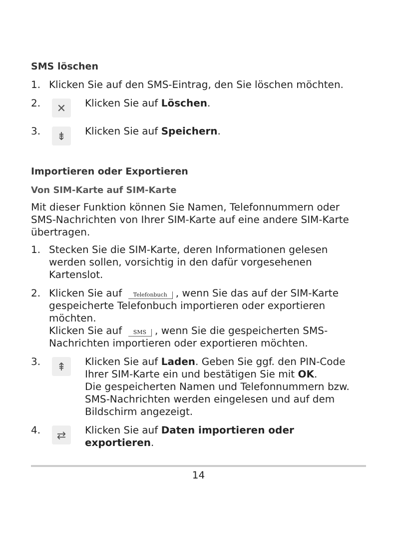SMS löschen
1. Klicken Sie auf den SMS-Eintrag, den Sie löschen möchten.
2.
✕
Klicken Sie auf Löschen.
3.
⇟
Klicken Sie auf Speichern.
Importieren oder Exportieren
Von SIM-Karte auf SIM-Karte
Mit dieser Funktion können Sie Namen, Telefonnummern oder SMS-Nachrichten von Ihrer SIM-Karte auf eine andere SIM-Karte übertragen.
1. Stecken Sie die SIM-Karte, deren Informationen gelesen werden sollen, vorsichtig in den dafür vorgesehenen Kartenslot.
2. Klicken Sie auf Telefonbuch, wenn Sie das auf der SIM-Karte gespeicherte Telefonbuch importieren oder exportieren möchten.
Klicken Sie auf SMS, wenn Sie die gespeicherten SMS-Nachrichten importieren oder exportieren möchten.
3.
⇞
Klicken Sie auf Laden. Geben Sie ggf. den PIN-Code Ihrer SIM-Karte ein und bestätigen Sie mit OK.
Die gespeicherten Namen und Telefonnummern bzw. SMS-Nachrichten werden eingelesen und auf dem Bildschirm angezeigt.
4.
⇄
Klicken Sie auf Daten importieren oder exportieren.
14